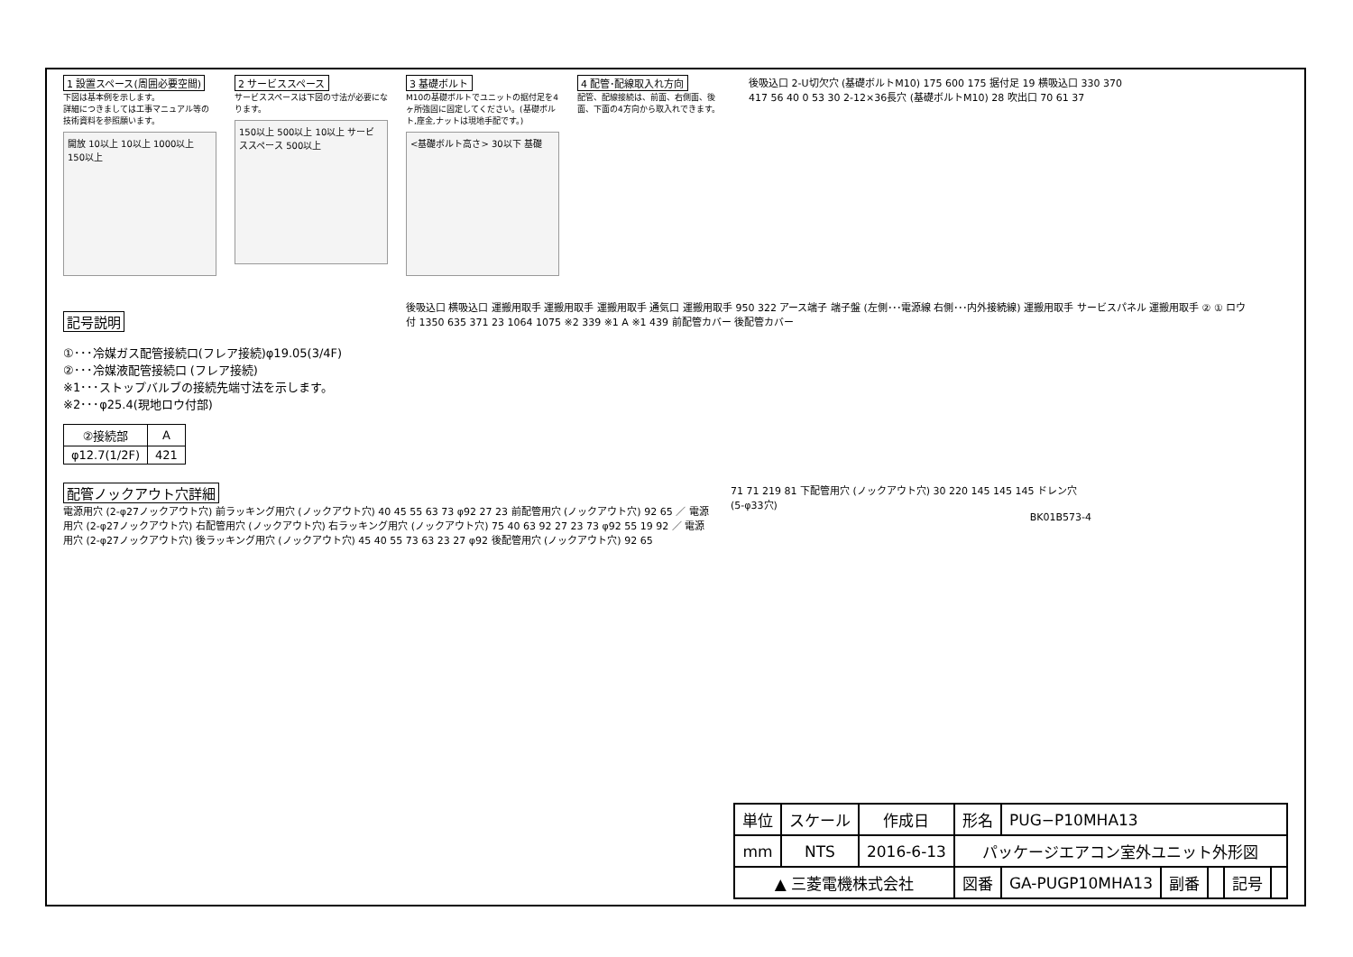1 設置スペース(周囲必要空間)
下図は基本例を示します。
詳細につきましては工事マニュアル等の技術資料を参照願います。
開放 10以上 10以上 1000以上 150以上
2 サービススペース
サービススペースは下図の寸法が必要になります。
150以上 500以上 10以上 サービススペース 500以上
3 基礎ボルト
M10の基礎ボルトでユニットの据付足を4ヶ所強固に固定してください。(基礎ボルト,座金,ナットは現地手配です。)
<基礎ボルト高さ> 30以下 基礎
4 配管･配線取入れ方向
配管、配線接続は、前面、右側面、後面、下面の4方向から取入れできます。
後吸込口 2-U切欠穴 (基礎ボルトM10) 175 600 175 据付足 19 横吸込口 330 370 417 56 40 0 53 30 2-12×36長穴 (基礎ボルトM10) 28 吹出口 70 61 37
記号説明
①･･･冷媒ガス配管接続口(フレア接続)φ19.05(3/4F)
②･･･冷媒液配管接続口 (フレア接続)
※1･･･ストップバルブの接続先端寸法を示します。
※2･･･φ25.4(現地ロウ付部)
| ②接続部 | A |
| --- | --- |
| φ12.7(1/2F) | 421 |
後吸込口 横吸込口 運搬用取手 運搬用取手 運搬用取手 通気口 運搬用取手 950 322 アース端子 端子盤 (左側･･･電源線 右側･･･内外接続線) 運搬用取手 サービスパネル 運搬用取手 ② ① ロウ付 1350 635 371 23 1064 1075 ※2 339 ※1 A ※1 439 前配管カバー 後配管カバー
配管ノックアウト穴詳細
電源用穴 (2-φ27ノックアウト穴) 前ラッキング用穴 (ノックアウト穴) 40 45 55 63 73 φ92 27 23 前配管用穴 (ノックアウト穴) 92 65 ／ 電源用穴 (2-φ27ノックアウト穴) 右配管用穴 (ノックアウト穴) 右ラッキング用穴 (ノックアウト穴) 75 40 63 92 27 23 73 φ92 55 19 92 ／ 電源用穴 (2-φ27ノックアウト穴) 後ラッキング用穴 (ノックアウト穴) 45 40 55 73 63 23 27 φ92 後配管用穴 (ノックアウト穴) 92 65
71 71 219 81 下配管用穴 (ノックアウト穴) 30 220 145 145 145 ドレン穴 (5-φ33穴)
BK01B573-4
| 単位 | スケール | 作成日 | 形名 | PUG−P10MHA13 | | | | |
| mm | NTS | 2016-6-13 | パッケージエアコン室外ユニット外形図 | | | | | |
| ▲ 三菱電機株式会社 | | | 図番 | GA-PUGP10MHA13 | 副番 | | 記号 | |